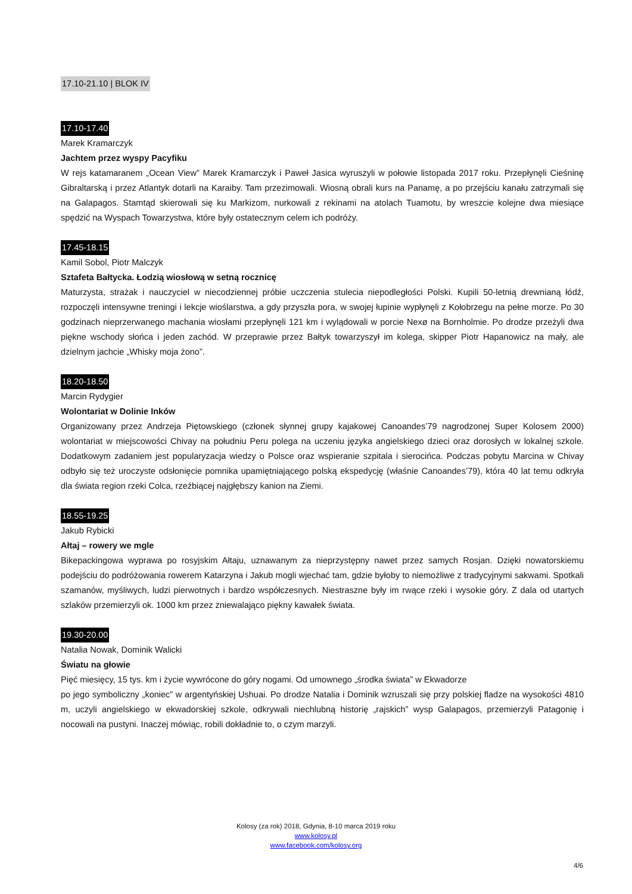17.10-21.10 | BLOK IV
17.10-17.40
Marek Kramarczyk
Jachtem przez wyspy Pacyfiku
W rejs katamaranem „Ocean View” Marek Kramarczyk i Paweł Jasica wyruszyli w połowie listopada 2017 roku. Przepłynęli Cieśninę Gibraltarską i przez Atlantyk dotarli na Karaiby. Tam przezimowali. Wiosną obrali kurs na Panamę, a po przejściu kanału zatrzymali się na Galapagos. Stamtąd skierowali się ku Markizom, nurkowali z rekinami na atolach Tuamotu, by wreszcie kolejne dwa miesiące spędzić na Wyspach Towarzystwa, które były ostatecznym celem ich podróży.
17.45-18.15
Kamil Sobol, Piotr Malczyk
Sztafeta Bałtycka. Łodzią wiosłową w setną rocznicę
Maturzysta, strażak i nauczyciel w niecodziennej próbie uczczenia stulecia niepodległości Polski. Kupili 50-letnią drewnianą łódź, rozpoczęli intensywne treningi i lekcje wioślarstwa, a gdy przyszła pora, w swojej łupinie wypłynęli z Kołobrzegu na pełne morze. Po 30 godzinach nieprzerwanego machania wiosłami przepłynęli 121 km i wylądowali w porcie Nexø na Bornholmie. Po drodze przeżyli dwa piękne wschody słońca i jeden zachód. W przeprawie przez Bałtyk towarzyszył im kolega, skipper Piotr Hapanowicz na mały, ale dzielnym jachcie „Whisky moja żono”.
18.20-18.50
Marcin Rydygier
Wolontariat w Dolinie Inków
Organizowany przez Andrzeja Piętowskiego (członek słynnej grupy kajakowej Canoandes’79 nagrodzonej Super Kolosem 2000) wolontariat w miejscowości Chivay na południu Peru polega na uczeniu języka angielskiego dzieci oraz dorosłych w lokalnej szkole. Dodatkowym zadaniem jest popularyzacja wiedzy o Polsce oraz wspieranie szpitala i sierocińca. Podczas pobytu Marcina w Chivay odbyło się też uroczyste odsłonięcie pomnika upamiętniającego polską ekspedycję (właśnie Canoandes’79), która 40 lat temu odkryła dla świata region rzeki Colca, rzeźbiącej najgłębszy kanion na Ziemi.
18.55-19.25
Jakub Rybicki
Ałtaj – rowery we mgle
Bikepackingowa wyprawa po rosyjskim Ałtaju, uznawanym za nieprzystępny nawet przez samych Rosjan. Dzięki nowatorskiemu podejściu do podróżowania rowerem Katarzyna i Jakub mogli wjechać tam, gdzie byłoby to niemożliwe z tradycyjnymi sakwami. Spotkali szamanów, myśliwych, ludzi pierwotnych i bardzo współczesnych. Niestraszne były im rwące rzeki i wysokie góry. Z dala od utartych szlaków przemierzyli ok. 1000 km przez zniewalająco piękny kawałek świata.
19.30-20.00
Natalia Nowak, Dominik Walicki
Światu na głowie
Pięć miesięcy, 15 tys. km i życie wywrócone do góry nogami. Od umownego „środka świata” w Ekwadorze
po jego symboliczny „koniec” w argentyńskiej Ushuai. Po drodze Natalia i Dominik wzruszali się przy polskiej fladze na wysokości 4810 m, uczyli angielskiego w ekwadorskiej szkole, odkrywali niechlubną historię „rajskich” wysp Galapagos, przemierzyli Patagonię i nocowali na pustyni. Inaczej mówiąc, robili dokładnie to, o czym marzyli.
Kolosy (za rok) 2018, Gdynia, 8-10 marca 2019 roku
www.kolosy.pl
www.facebook.com/kolosy.org
4/6